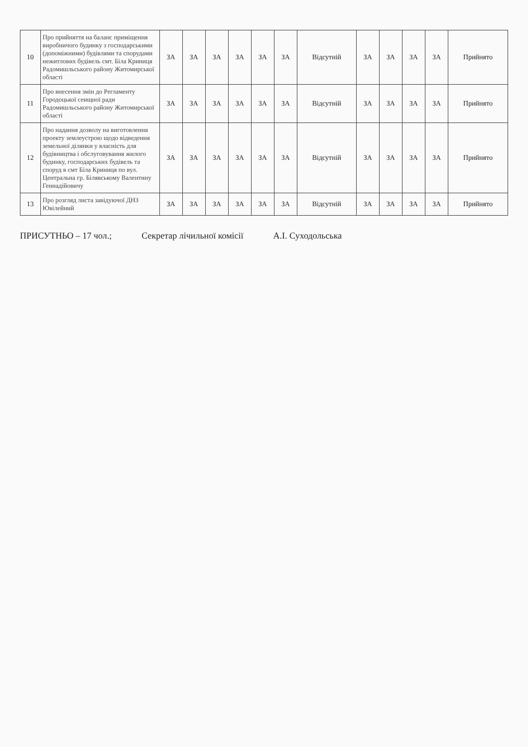| 10 | Про прийняття на баланс приміщення виробничого будинку з господарськими (допоміжними) будівлями та спорудами нежитлових будівель смт. Біла Криниця Радомишльського району Житомирської області | ЗА | ЗА | ЗА | ЗА | ЗА | ЗА | Відсутній | ЗА | ЗА | ЗА | ЗА | Прийнято |
| 11 | Про внесення змін до Регламенту Городоцької сеищної ради Радомишльського району Житомирської області | ЗА | ЗА | ЗА | ЗА | ЗА | ЗА | Відсутній | ЗА | ЗА | ЗА | ЗА | Прийнято |
| 12 | Про надання дозволу на виготовлення проекту землеустрою щодо відведення земельної ділянки у власність для будівництва і обслуговування жилого будинку, господарських будівель та споруд в смт Біла Криниця по вул. Центральна гр. Білявському Валентину Геннадійовичу | ЗА | ЗА | ЗА | ЗА | ЗА | ЗА | Відсутній | ЗА | ЗА | ЗА | ЗА | Прийнято |
| 13 | Про розгляд листа завідуючої ДНЗ Ювілейний | ЗА | ЗА | ЗА | ЗА | ЗА | ЗА | Відсутній | ЗА | ЗА | ЗА | ЗА | Прийнято |
ПРИСУТНЬО – 17 чол.; Секретар лічильної комісії А.І. Суходольська